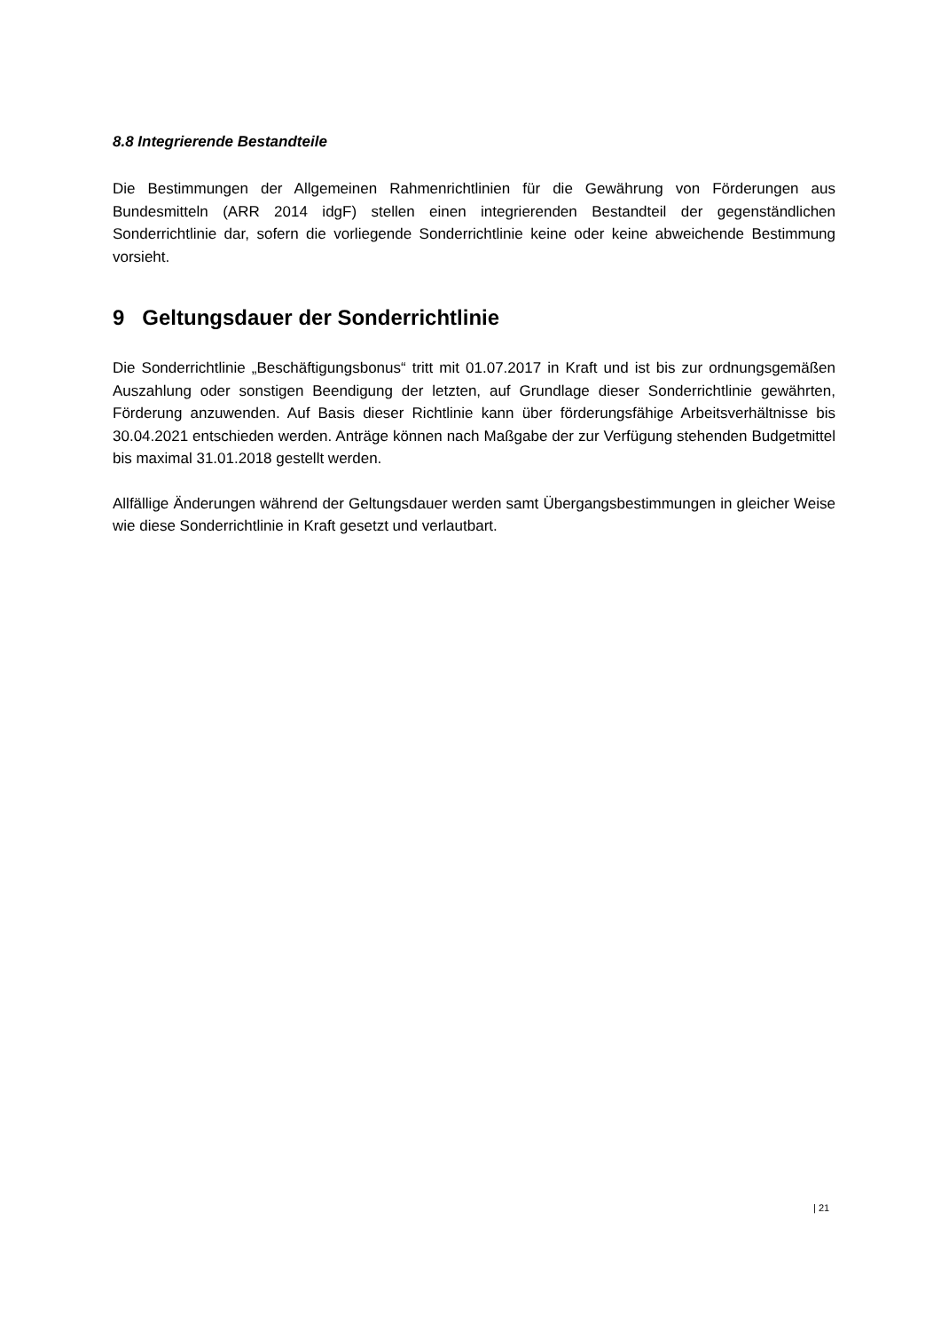8.8 Integrierende Bestandteile
Die Bestimmungen der Allgemeinen Rahmenrichtlinien für die Gewährung von Förderungen aus Bundesmitteln (ARR 2014 idgF) stellen einen integrierenden Bestandteil der gegenständlichen Sonderrichtlinie dar, sofern die vorliegende Sonderrichtlinie keine oder keine abweichende Bestimmung vorsieht.
9 Geltungsdauer der Sonderrichtlinie
Die Sonderrichtlinie „Beschäftigungsbonus“ tritt mit 01.07.2017 in Kraft und ist bis zur ordnungsgemäßen Auszahlung oder sonstigen Beendigung der letzten, auf Grundlage dieser Sonderrichtlinie gewährten, Förderung anzuwenden. Auf Basis dieser Richtlinie kann über förderungsfähige Arbeitsverhältnisse bis 30.04.2021 entschieden werden. Anträge können nach Maßgabe der zur Verfügung stehenden Budgetmittel bis maximal 31.01.2018 gestellt werden.
Allfällige Änderungen während der Geltungsdauer werden samt Übergangsbestimmungen in gleicher Weise wie diese Sonderrichtlinie in Kraft gesetzt und verlautbart.
| 21